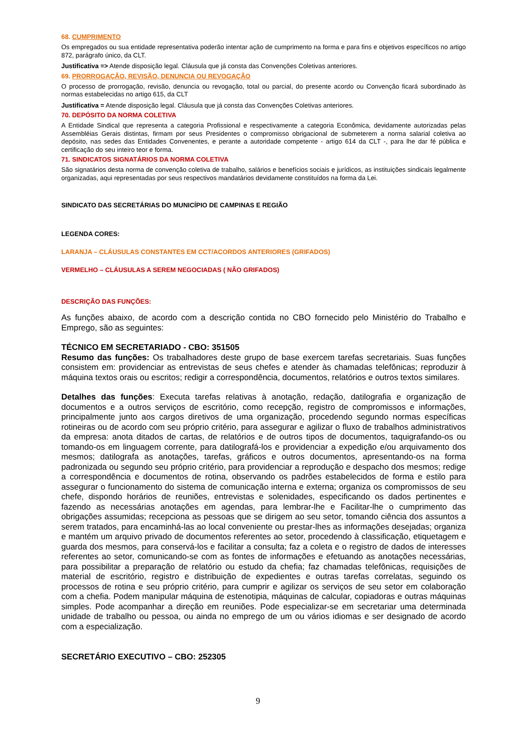68. CUMPRIMENTO
Os empregados ou sua entidade representativa poderão intentar ação de cumprimento na forma e para fins e objetivos específicos no artigo 872, parágrafo único, da CLT.
Justificativa => Atende disposição legal. Cláusula que já consta das Convenções Coletivas anteriores.
69. PRORROGAÇÃO, REVISÃO, DENUNCIA OU REVOGAÇÃO
O processo de prorrogação, revisão, denuncia ou revogação, total ou parcial, do presente acordo ou Convenção ficará subordinado às normas estabelecidas no artigo 615, da CLT
Justificativa = Atende disposição legal. Cláusula que já consta das Convenções Coletivas anteriores.
70. DEPÓSITO DA NORMA COLETIVA
A Entidade Sindical que representa a categoria Profissional e respectivamente a categoria Econômica, devidamente autorizadas pelas Assembléias Gerais distintas, firmam por seus Presidentes o compromisso obrigacional de submeterem a norma salarial coletiva ao depósito, nas sedes das Entidades Convenentes, e perante a autoridade competente - artigo 614 da CLT -, para lhe dar fé pública e certificação do seu inteiro teor e forma.
71. SINDICATOS SIGNATÁRIOS DA NORMA COLETIVA
São signatários desta norma de convenção coletiva de trabalho, salários e benefícios sociais e jurídicos, as instituições sindicais legalmente organizadas, aqui representadas por seus respectivos mandatários devidamente constituídos na forma da Lei.
SINDICATO DAS SECRETÁRIAS DO MUNICÍPIO DE CAMPINAS E REGIÃO
LEGENDA CORES:
LARANJA – CLÁUSULAS CONSTANTES EM CCT/ACORDOS ANTERIORES (GRIFADOS)
VERMELHO – CLÁUSULAS A SEREM NEGOCIADAS ( NÃO GRIFADOS)
DESCRIÇÃO DAS FUNÇÕES:
As funções abaixo, de acordo com a descrição contida no CBO fornecido pelo Ministério do Trabalho e Emprego, são as seguintes:
TÉCNICO EM SECRETARIADO - CBO: 351505
Resumo das funções: Os trabalhadores deste grupo de base exercem tarefas secretariais. Suas funções consistem em: providenciar as entrevistas de seus chefes e atender às chamadas telefônicas; reproduzir à máquina textos orais ou escritos; redigir a correspondência, documentos, relatórios e outros textos similares.
Detalhes das funções: Executa tarefas relativas à anotação, redação, datilografia e organização de documentos e a outros serviços de escritório, como recepção, registro de compromissos e informações, principalmente junto aos cargos diretivos de uma organização, procedendo segundo normas específicas rotineiras ou de acordo com seu próprio critério, para assegurar e agilizar o fluxo de trabalhos administrativos da empresa: anota ditados de cartas, de relatórios e de outros tipos de documentos, taquigrafando-os ou tomando-os em linguagem corrente, para datilografá-los e providenciar a expedição e/ou arquivamento dos mesmos; datilografa as anotações, tarefas, gráficos e outros documentos, apresentando-os na forma padronizada ou segundo seu próprio critério, para providenciar a reprodução e despacho dos mesmos; redige a correspondência e documentos de rotina, observando os padrões estabelecidos de forma e estilo para assegurar o funcionamento do sistema de comunicação interna e externa; organiza os compromissos de seu chefe, dispondo horários de reuniões, entrevistas e solenidades, especificando os dados pertinentes e fazendo as necessárias anotações em agendas, para lembrar-lhe e Facilitar-lhe o cumprimento das obrigações assumidas; recepciona as pessoas que se dirigem ao seu setor, tomando ciência dos assuntos a serem tratados, para encaminhá-las ao local conveniente ou prestar-lhes as informações desejadas; organiza e mantém um arquivo privado de documentos referentes ao setor, procedendo à classificação, etiquetagem e guarda dos mesmos, para conservá-los e facilitar a consulta; faz a coleta e o registro de dados de interesses referentes ao setor, comunicando-se com as fontes de informações e efetuando as anotações necessárias, para possibilitar a preparação de relatório ou estudo da chefia; faz chamadas telefônicas, requisições de material de escritório, registro e distribuição de expedientes e outras tarefas correlatas, seguindo os processos de rotina e seu próprio critério, para cumprir e agilizar os serviços de seu setor em colaboração com a chefia. Podem manipular máquina de estenotipia, máquinas de calcular, copiadoras e outras máquinas simples. Pode acompanhar a direção em reuniões. Pode especializar-se em secretariar uma determinada unidade de trabalho ou pessoa, ou ainda no emprego de um ou vários idiomas e ser designado de acordo com a especialização.
SECRETÁRIO EXECUTIVO – CBO: 252305
9